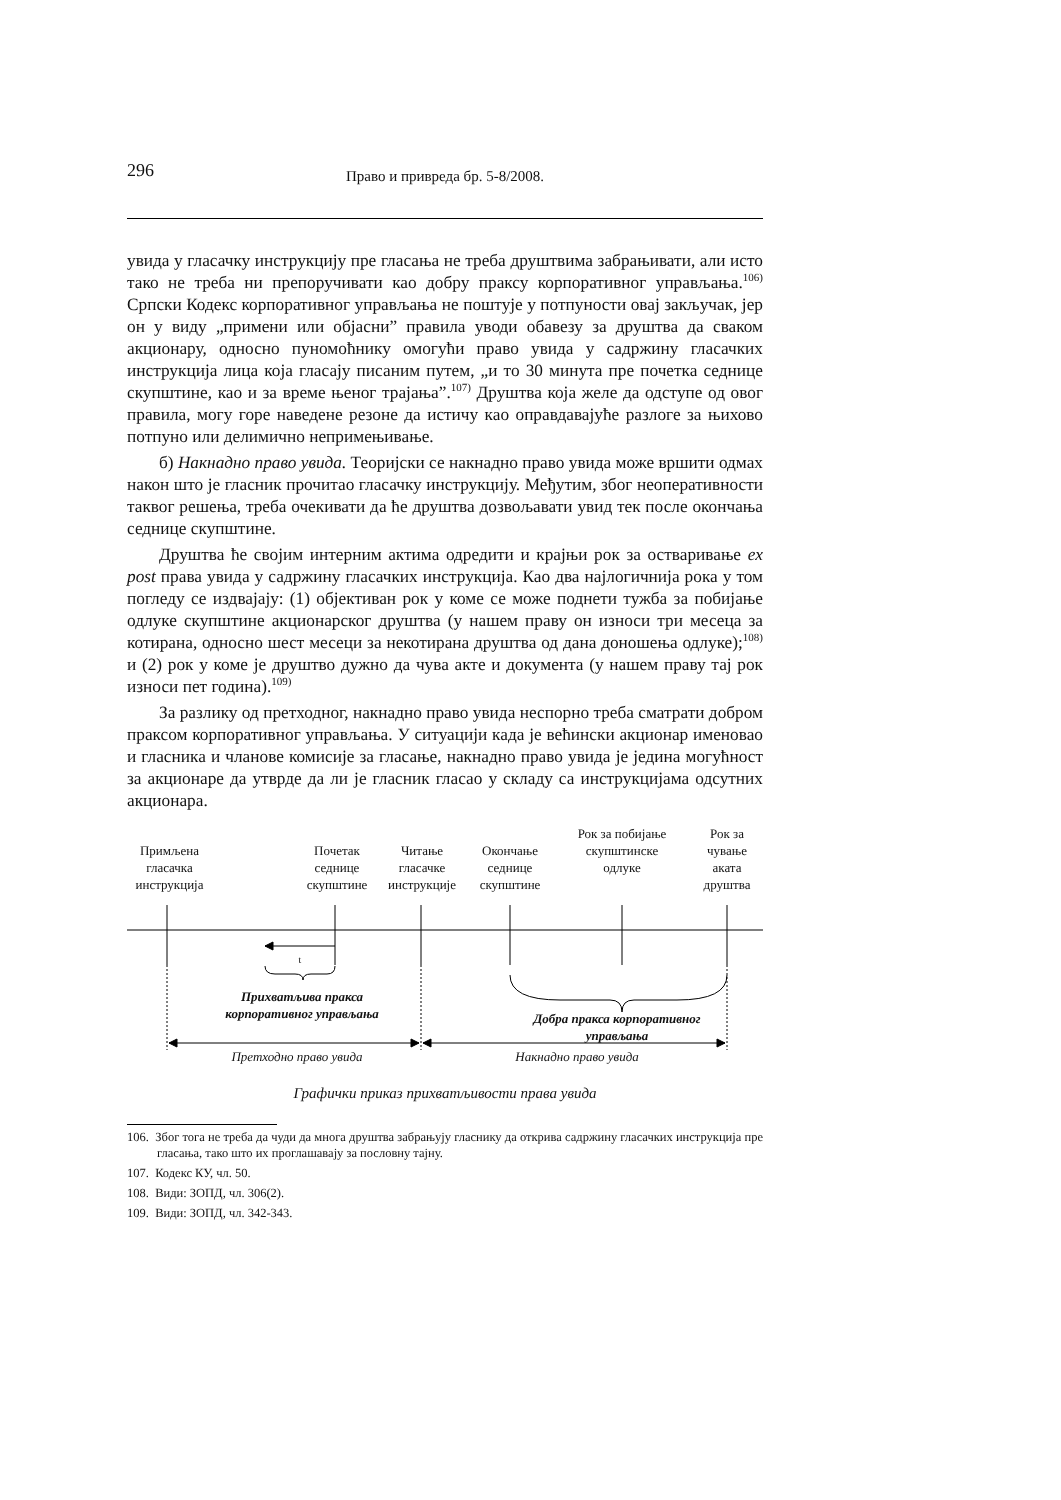296 Право и привреда бр. 5-8/2008.
увида у гласачку инструкцију пре гласања не треба друштвима забрањивати, али исто тако не треба ни препоручивати као добру праксу корпоративног управљања.<sup>106)</sup> Српски Кодекс корпоративног управљања не поштује у потпуности овај закључак, јер он у виду „примени или објасни” правила уводи обавезу за друштва да сваком акционару, односно пуномоћнику омогући право увида у садржину гласачких инструкција лица која гласају писаним путем, „и то 30 минута пре почетка седнице скупштине, као и за време њеног трајања”.<sup>107)</sup> Друштва која желе да одступе од овог правила, могу горе наведене резоне да истичу као оправдавајуће разлоге за њихово потпуно или делимично непримењивање.
б) Накнадно право увида. Теоријски се накнадно право увида може вршити одмах након што је гласник прочитао гласачку инструкцију. Међутим, због неоперативности таквог решења, треба очекивати да ће друштва дозвољавати увид тек после окончања седнице скупштине.
Друштва ће својим интерним актима одредити и крајњи рок за остваривање ex post права увида у садржину гласачких инструкција. Као два најлогичнија рока у том погледу се издвајају: (1) објективан рок у коме се може поднети тужба за побијање одлуке скупштине акционарског друштва (у нашем праву он износи три месеца за котирана, односно шест месеци за некотирана друштва од дана доношења одлуке);<sup>108)</sup> и (2) рок у коме је друштво дужно да чува акте и документа (у нашем праву тај рок износи пет година).<sup>109)</sup>
За разлику од претходног, накнадно право увида неспорно треба сматрати добром праксом корпоративног управљања. У ситуацији када је већински акционар именовао и гласника и чланове комисије за гласање, накнадно право увида је једина могућност за акционаре да утврде да ли је гласник гласао у складу са инструкцијама одсутних акционара.
Примљена гласачка инструкција
Почетак седнице скупштине
Читање гласачке инструкције
Окончање седнице скупштине
Рок за побијање скупштинске одлуке
Рок за чување аката друштва
t
Прихватљива пракса корпоративног управљања
Добра пракса корпоративног управљања
Претходно право увида Накнадно право увида
Графички приказ прихватљивости права увида
106. Због тога не треба да чуди да многа друштва забрањују гласнику да открива садржину гласачких инструкција пре гласања, тако што их проглашавају за пословну тајну.
107. Кодекс КУ, чл. 50.
108. Види: ЗОПД, чл. 306(2).
109. Види: ЗОПД, чл. 342-343.